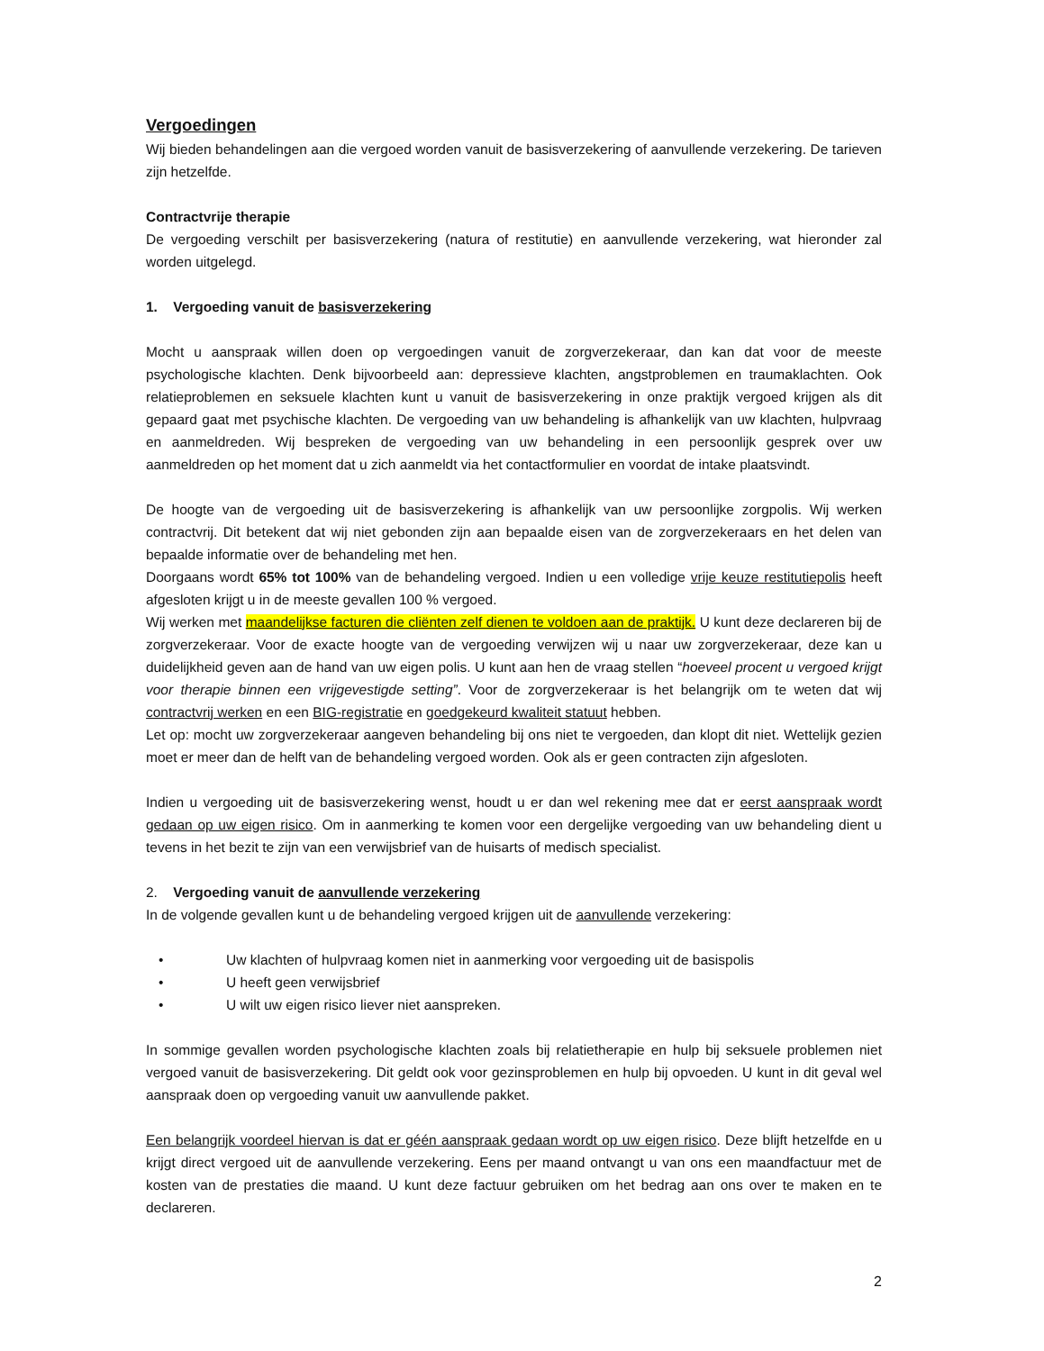Vergoedingen
Wij bieden behandelingen aan die vergoed worden vanuit de basisverzekering of aanvullende verzekering. De tarieven zijn hetzelfde.
Contractvrije therapie
De vergoeding verschilt per basisverzekering (natura of restitutie) en aanvullende verzekering, wat hieronder zal worden uitgelegd.
1. Vergoeding vanuit de basisverzekering
Mocht u aanspraak willen doen op vergoedingen vanuit de zorgverzekeraar, dan kan dat voor de meeste psychologische klachten. Denk bijvoorbeeld aan: depressieve klachten, angstproblemen en traumaklachten. Ook relatieproblemen en seksuele klachten kunt u vanuit de basisverzekering in onze praktijk vergoed krijgen als dit gepaard gaat met psychische klachten. De vergoeding van uw behandeling is afhankelijk van uw klachten, hulpvraag en aanmeldreden. Wij bespreken de vergoeding van uw behandeling in een persoonlijk gesprek over uw aanmeldreden op het moment dat u zich aanmeldt via het contactformulier en voordat de intake plaatsvindt.
De hoogte van de vergoeding uit de basisverzekering is afhankelijk van uw persoonlijke zorgpolis. Wij werken contractvrij. Dit betekent dat wij niet gebonden zijn aan bepaalde eisen van de zorgverzekeraars en het delen van bepaalde informatie over de behandeling met hen.
Doorgaans wordt 65% tot 100% van de behandeling vergoed. Indien u een volledige vrije keuze restitutiepolis heeft afgesloten krijgt u in de meeste gevallen 100 % vergoed.
Wij werken met maandelijkse facturen die cliënten zelf dienen te voldoen aan de praktijk. U kunt deze declareren bij de zorgverzekeraar. Voor de exacte hoogte van de vergoeding verwijzen wij u naar uw zorgverzekeraar, deze kan u duidelijkheid geven aan de hand van uw eigen polis. U kunt aan hen de vraag stellen “hoeveel procent u vergoed krijgt voor therapie binnen een vrijgevestigde setting”. Voor de zorgverzekeraar is het belangrijk om te weten dat wij contractvrij werken en een BIG-registratie en goedgekeurd kwaliteit statuut hebben.
Let op: mocht uw zorgverzekeraar aangeven behandeling bij ons niet te vergoeden, dan klopt dit niet. Wettelijk gezien moet er meer dan de helft van de behandeling vergoed worden. Ook als er geen contracten zijn afgesloten.
Indien u vergoeding uit de basisverzekering wenst, houdt u er dan wel rekening mee dat er eerst aanspraak wordt gedaan op uw eigen risico. Om in aanmerking te komen voor een dergelijke vergoeding van uw behandeling dient u tevens in het bezit te zijn van een verwijsbrief van de huisarts of medisch specialist.
2. Vergoeding vanuit de aanvullende verzekering
In de volgende gevallen kunt u de behandeling vergoed krijgen uit de aanvullende verzekering:
• Uw klachten of hulpvraag komen niet in aanmerking voor vergoeding uit de basispolis
• U heeft geen verwijsbrief
• U wilt uw eigen risico liever niet aanspreken.
In sommige gevallen worden psychologische klachten zoals bij relatietherapie en hulp bij seksuele problemen niet vergoed vanuit de basisverzekering. Dit geldt ook voor gezinsproblemen en hulp bij opvoeden. U kunt in dit geval wel aanspraak doen op vergoeding vanuit uw aanvullende pakket.
Een belangrijk voordeel hiervan is dat er géén aanspraak gedaan wordt op uw eigen risico. Deze blijft hetzelfde en u krijgt direct vergoed uit de aanvullende verzekering. Eens per maand ontvangt u van ons een maandfactuur met de kosten van de prestaties die maand. U kunt deze factuur gebruiken om het bedrag aan ons over te maken en te declareren.
2